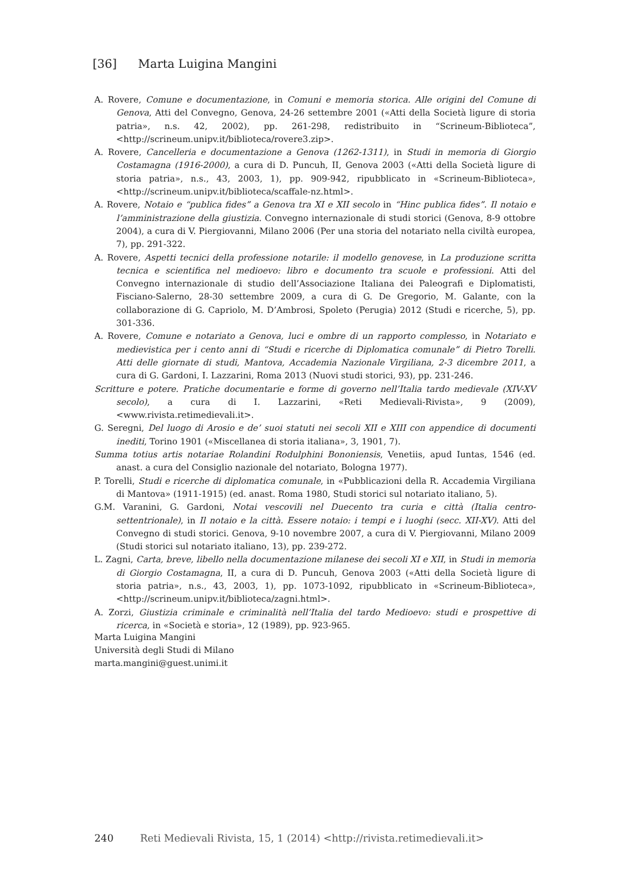[36] Marta Luigina Mangini
A. Rovere, Comune e documentazione, in Comuni e memoria storica. Alle origini del Comune di Genova, Atti del Convegno, Genova, 24-26 settembre 2001 («Atti della Società ligure di storia patria», n.s. 42, 2002), pp. 261-298, redistribuito in “Scrineum-Biblioteca”, <http://scrineum.unipv.it/biblioteca/rovere3.zip>.
A. Rovere, Cancelleria e documentazione a Genova (1262-1311), in Studi in memoria di Giorgio Costamagna (1916-2000), a cura di D. Puncuh, II, Genova 2003 («Atti della Società ligure di storia patria», n.s., 43, 2003, 1), pp. 909-942, ripubblicato in «Scrineum-Biblioteca», <http://scrineum.unipv.it/biblioteca/scaffale-nz.html>.
A. Rovere, Notaio e “publica fides” a Genova tra XI e XII secolo in “Hinc publica fides”. Il notaio e l’amministrazione della giustizia. Convegno internazionale di studi storici (Genova, 8-9 ottobre 2004), a cura di V. Piergiovanni, Milano 2006 (Per una storia del notariato nella civiltà europea, 7), pp. 291-322.
A. Rovere, Aspetti tecnici della professione notarile: il modello genovese, in La produzione scritta tecnica e scientifica nel medioevo: libro e documento tra scuole e professioni. Atti del Convegno internazionale di studio dell’Associazione Italiana dei Paleografi e Diplomatisti, Fisciano-Salerno, 28-30 settembre 2009, a cura di G. De Gregorio, M. Galante, con la collaborazione di G. Capriolo, M. D’Ambrosi, Spoleto (Perugia) 2012 (Studi e ricerche, 5), pp. 301-336.
A. Rovere, Comune e notariato a Genova, luci e ombre di un rapporto complesso, in Notariato e medievistica per i cento anni di “Studi e ricerche di Diplomatica comunale” di Pietro Torelli. Atti delle giornate di studi, Mantova, Accademia Nazionale Virgiliana, 2-3 dicembre 2011, a cura di G. Gardoni, I. Lazzarini, Roma 2013 (Nuovi studi storici, 93), pp. 231-246.
Scritture e potere. Pratiche documentarie e forme di governo nell’Italia tardo medievale (XIV-XV secolo), a cura di I. Lazzarini, «Reti Medievali-Rivista», 9 (2009), <www.rivista.retimedievali.it>.
G. Seregni, Del luogo di Arosio e de’ suoi statuti nei secoli XII e XIII con appendice di documenti inediti, Torino 1901 («Miscellanea di storia italiana», 3, 1901, 7).
Summa totius artis notariae Rolandini Rodulphini Bononiensis, Venetiis, apud Iuntas, 1546 (ed. anast. a cura del Consiglio nazionale del notariato, Bologna 1977).
P. Torelli, Studi e ricerche di diplomatica comunale, in «Pubblicazioni della R. Accademia Virgiliana di Mantova» (1911-1915) (ed. anast. Roma 1980, Studi storici sul notariato italiano, 5).
G.M. Varanini, G. Gardoni, Notai vescovili nel Duecento tra curia e città (Italia centro-settentrionale), in Il notaio e la città. Essere notaio: i tempi e i luoghi (secc. XII-XV). Atti del Convegno di studi storici. Genova, 9-10 novembre 2007, a cura di V. Piergiovanni, Milano 2009 (Studi storici sul notariato italiano, 13), pp. 239-272.
L. Zagni, Carta, breve, libello nella documentazione milanese dei secoli XI e XII, in Studi in memoria di Giorgio Costamagna, II, a cura di D. Puncuh, Genova 2003 («Atti della Società ligure di storia patria», n.s., 43, 2003, 1), pp. 1073-1092, ripubblicato in «Scrineum-Biblioteca», <http://scrineum.unipv.it/biblioteca/zagni.html>.
A. Zorzi, Giustizia criminale e criminalità nell’Italia del tardo Medioevo: studi e prospettive di ricerca, in «Società e storia», 12 (1989), pp. 923-965.
Marta Luigina Mangini
Università degli Studi di Milano
marta.mangini@guest.unimi.it
240 Reti Medievali Rivista, 15, 1 (2014) <http://rivista.retimedievali.it>